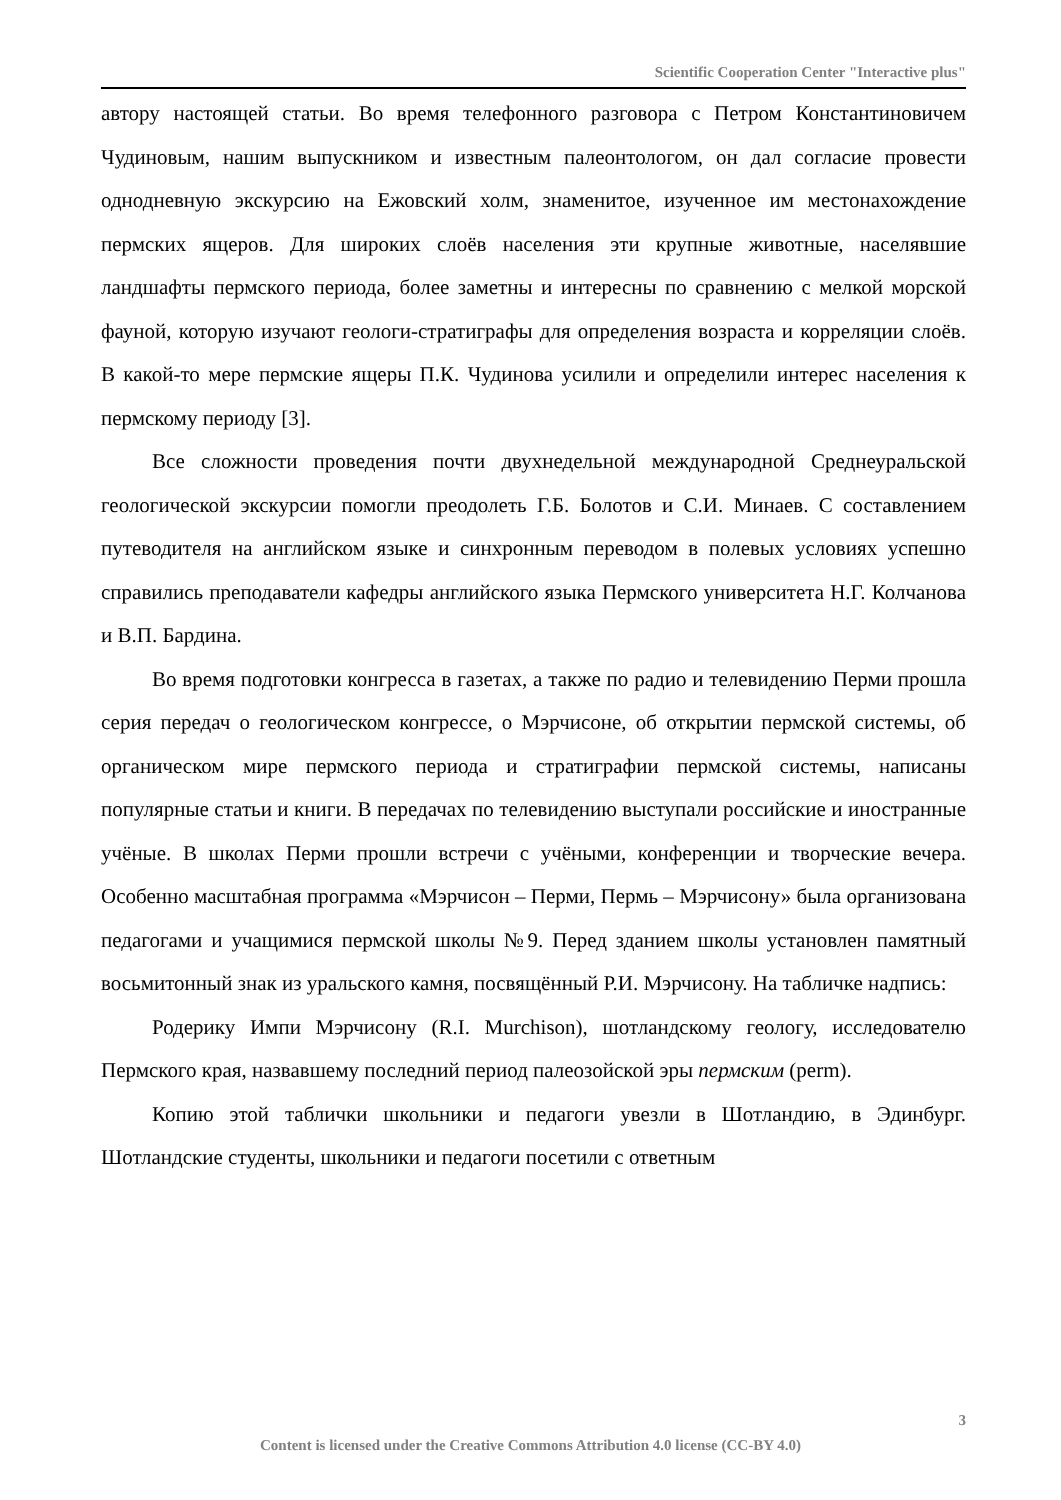Scientific Cooperation Center "Interactive plus"
автору настоящей статьи. Во время телефонного разговора с Петром Константиновичем Чудиновым, нашим выпускником и известным палеонтологом, он дал согласие провести однодневную экскурсию на Ежовский холм, знаменитое, изученное им местонахождение пермских ящеров. Для широких слоёв населения эти крупные животные, населявшие ландшафты пермского периода, более заметны и интересны по сравнению с мелкой морской фауной, которую изучают геологи-стратиграфы для определения возраста и корреляции слоёв. В какой-то мере пермские ящеры П.К. Чудинова усилили и определили интерес населения к пермскому периоду [3].
Все сложности проведения почти двухнедельной международной Среднеуральской геологической экскурсии помогли преодолеть Г.Б. Болотов и С.И. Минаев. С составлением путеводителя на английском языке и синхронным переводом в полевых условиях успешно справились преподаватели кафедры английского языка Пермского университета Н.Г. Колчанова и В.П. Бардина.
Во время подготовки конгресса в газетах, а также по радио и телевидению Перми прошла серия передач о геологическом конгрессе, о Мэрчисоне, об открытии пермской системы, об органическом мире пермского периода и стратиграфии пермской системы, написаны популярные статьи и книги. В передачах по телевидению выступали российские и иностранные учёные. В школах Перми прошли встречи с учёными, конференции и творческие вечера. Особенно масштабная программа «Мэрчисон – Перми, Пермь – Мэрчисону» была организована педагогами и учащимися пермской школы №9. Перед зданием школы установлен памятный восьмитонный знак из уральского камня, посвящённый Р.И. Мэрчисону. На табличке надпись:
Родерику Импи Мэрчисону (R.I. Murchison), шотландскому геологу, исследователю Пермского края, назвавшему последний период палеозойской эры пермским (perm).
Копию этой таблички школьники и педагоги увезли в Шотландию, в Эдинбург. Шотландские студенты, школьники и педагоги посетили с ответным
3
Content is licensed under the Creative Commons Attribution 4.0 license (CC-BY 4.0)